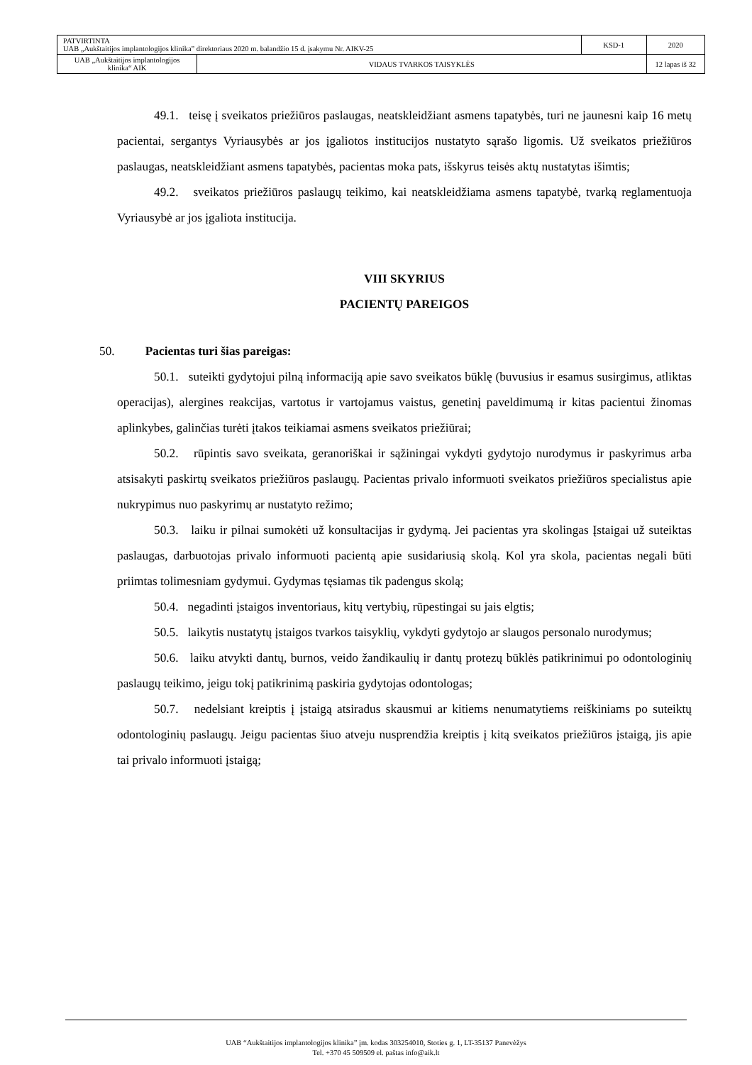| PATVIRTINTA UAB „Aukštaitijos implantologijos klinika” direktoriaus 2020 m. balandžio 15 d. įsakymu Nr. AIKV-25 | | KSD-1 | 2020 |
| UAB „Aukštaitijos implantologijos klinika“ AIK | VIDAUS TVARKOS TAISYKLĖS | | 12 lapas iš 32 |
49.1. teisę į sveikatos priežiūros paslaugas, neatskleidžiant asmens tapatybės, turi ne jaunesni kaip 16 metų pacientai, sergantys Vyriausybės ar jos įgaliotos institucijos nustatyto sąrašo ligomis. Už sveikatos priežiūros paslaugas, neatskleidžiant asmens tapatybės, pacientas moka pats, išskyrus teisės aktų nustatytas išimtis;
49.2. sveikatos priežiūros paslaugų teikimo, kai neatskleidžiama asmens tapatybė, tvarką reglamentuoja Vyriausybė ar jos įgaliota institucija.
VIII SKYRIUS
PACIENTŲ PAREIGOS
50. Pacientas turi šias pareigas:
50.1. suteikti gydytojui pilną informaciją apie savo sveikatos būklę (buvusius ir esamus susirgimus, atliktas operacijas), alergines reakcijas, vartotus ir vartojamus vaistus, genetinį paveldimumą ir kitas pacientui žinomas aplinkybes, galinčias turėti įtakos teikiamai asmens sveikatos priežiūrai;
50.2. rūpintis savo sveikata, geranoriškai ir sąžiningai vykdyti gydytojo nurodymus ir paskyrimus arba atsisakyti paskirtų sveikatos priežiūros paslaugų. Pacientas privalo informuoti sveikatos priežiūros specialistus apie nukrypimus nuo paskyrimų ar nustatyto režimo;
50.3. laiku ir pilnai sumokėti už konsultacijas ir gydymą. Jei pacientas yra skolingas Įstaigai už suteiktas paslaugas, darbuotojas privalo informuoti pacientą apie susidariusią skolą. Kol yra skola, pacientas negali būti priimtas tolimesniam gydymui. Gydymas tęsiamas tik padengus skolą;
50.4. negadinti įstaigos inventoriaus, kitų vertybių, rūpestingai su jais elgtis;
50.5. laikytis nustatytų įstaigos tvarkos taisyklių, vykdyti gydytojo ar slaugos personalo nurodymus;
50.6. laiku atvykti dantų, burnos, veido žandikaulių ir dantų protezų būklės patikrinimui po odontologinių paslaugų teikimo, jeigu tokį patikrinimą paskiria gydytojas odontologas;
50.7. nedelsiant kreiptis į įstaigą atsiradus skausmui ar kitiems nenumatytiems reiškiniams po suteiktų odontologinių paslaugų. Jeigu pacientas šiuo atveju nusprendžia kreiptis į kitą sveikatos priežiūros įstaigą, jis apie tai privalo informuoti įstaigą;
UAB “Aukštaitijos implantologijos klinika” įm. kodas 303254010, Stoties g. 1, LT-35137 Panevėžys
Tel. +370 45 509509 el. paštas info@aik.lt